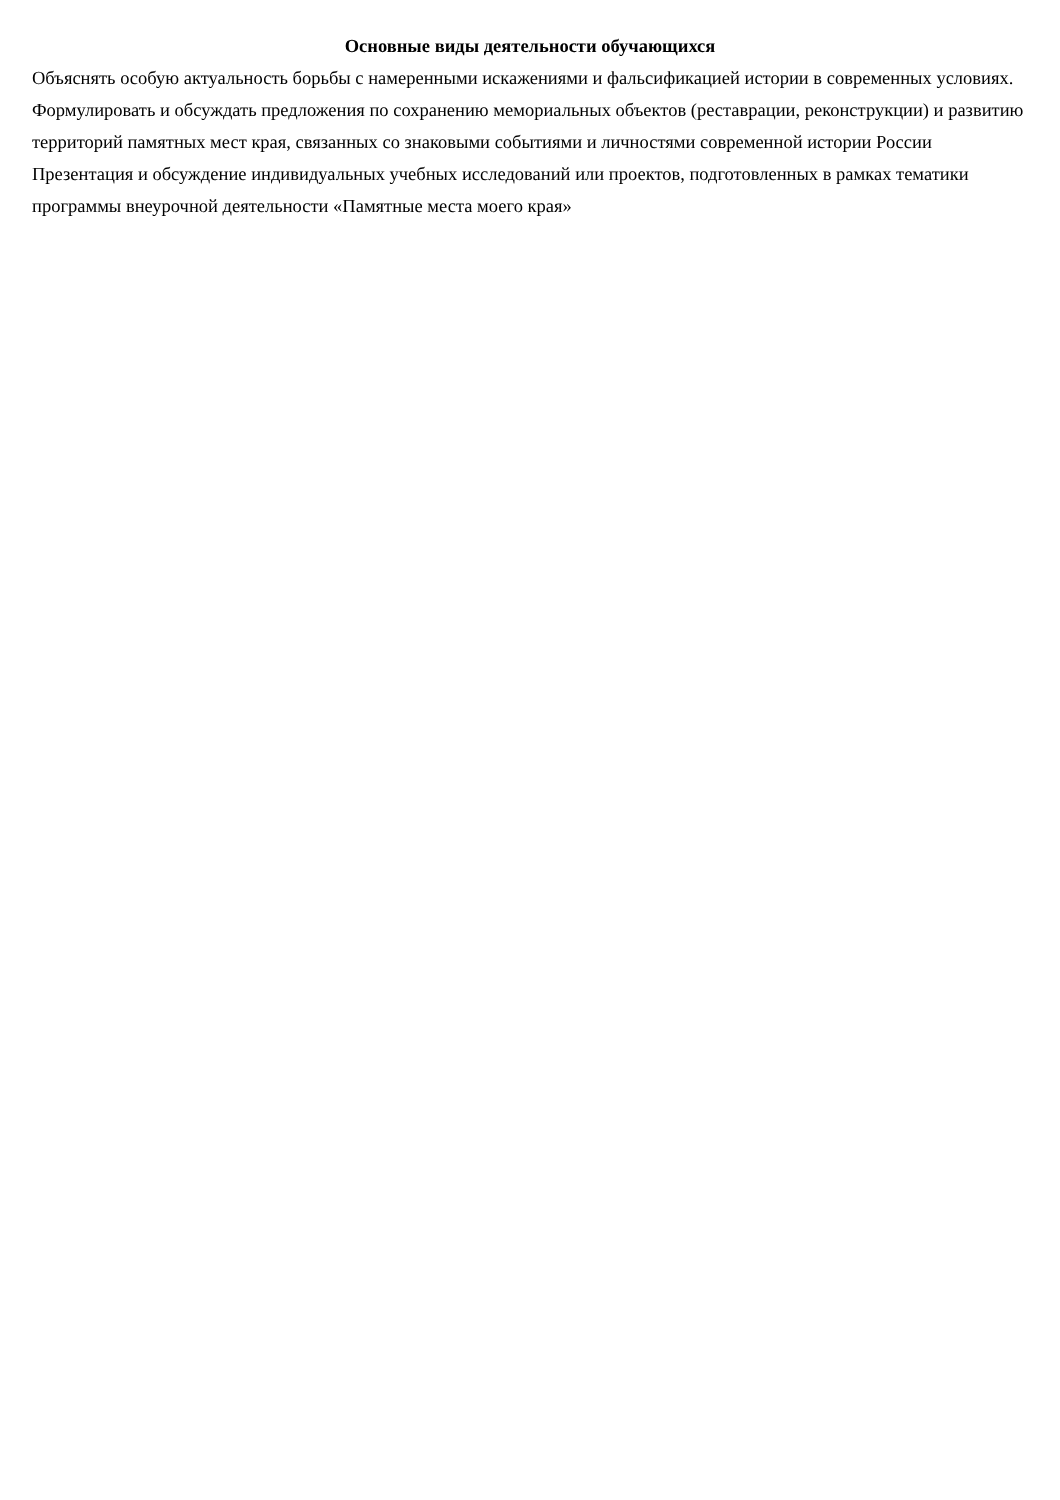Основные виды деятельности обучающихся
Объяснять особую актуальность борьбы с намеренными искажениями и фальсификацией истории в современных условиях.
Формулировать и обсуждать предложения по сохранению мемориальных объектов (реставрации, реконструкции) и развитию территорий памятных мест края, связанных со знаковыми событиями и личностями современной истории России
Презентация и обсуждение индивидуальных учебных исследований или проектов, подготовленных в рамках тематики программы внеурочной деятельности «Памятные места моего края»